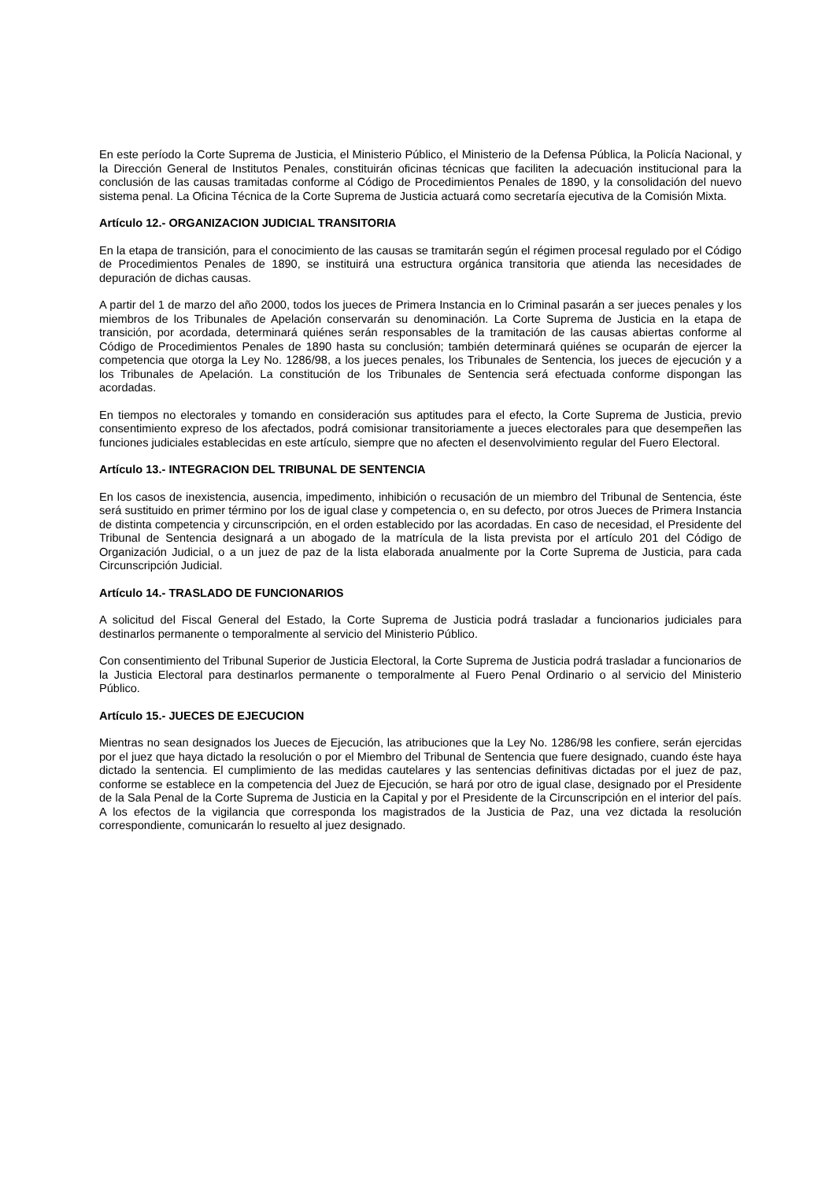En este período la Corte Suprema de Justicia, el Ministerio Público, el Ministerio de la Defensa Pública, la Policía Nacional, y la Dirección General de Institutos Penales, constituirán oficinas técnicas que faciliten la adecuación institucional para la conclusión de las causas tramitadas conforme al Código de Procedimientos Penales de 1890, y la consolidación del nuevo sistema penal. La Oficina Técnica de la Corte Suprema de Justicia actuará como secretaría ejecutiva de la Comisión Mixta.
Artículo 12.- ORGANIZACION JUDICIAL TRANSITORIA
En la etapa de transición, para el conocimiento de las causas se tramitarán según el régimen procesal regulado por el Código de Procedimientos Penales de 1890, se instituirá una estructura orgánica transitoria que atienda las necesidades de depuración de dichas causas.
A partir del 1 de marzo del año 2000, todos los jueces de Primera Instancia en lo Criminal pasarán a ser jueces penales y los miembros de los Tribunales de Apelación conservarán su denominación. La Corte Suprema de Justicia en la etapa de transición, por acordada, determinará quiénes serán responsables de la tramitación de las causas abiertas conforme al Código de Procedimientos Penales de 1890 hasta su conclusión; también determinará quiénes se ocuparán de ejercer la competencia que otorga la Ley No. 1286/98, a los jueces penales, los Tribunales de Sentencia, los jueces de ejecución y a los Tribunales de Apelación. La constitución de los Tribunales de Sentencia será efectuada conforme dispongan las acordadas.
En tiempos no electorales y tomando en consideración sus aptitudes para el efecto, la Corte Suprema de Justicia, previo consentimiento expreso de los afectados, podrá comisionar transitoriamente a jueces electorales para que desempeñen las funciones judiciales establecidas en este artículo, siempre que no afecten el desenvolvimiento regular del Fuero Electoral.
Artículo 13.- INTEGRACION DEL TRIBUNAL DE SENTENCIA
En los casos de inexistencia, ausencia, impedimento, inhibición o recusación de un miembro del Tribunal de Sentencia, éste será sustituido en primer término por los de igual clase y competencia o, en su defecto, por otros Jueces de Primera Instancia de distinta competencia y circunscripción, en el orden establecido por las acordadas. En caso de necesidad, el Presidente del Tribunal de Sentencia designará a un abogado de la matrícula de la lista prevista por el artículo 201 del Código de Organización Judicial, o a un juez de paz de la lista elaborada anualmente por la Corte Suprema de Justicia, para cada Circunscripción Judicial.
Artículo 14.- TRASLADO DE FUNCIONARIOS
A solicitud del Fiscal General del Estado, la Corte Suprema de Justicia podrá trasladar a funcionarios judiciales para destinarlos permanente o temporalmente al servicio del Ministerio Público.
Con consentimiento del Tribunal Superior de Justicia Electoral, la Corte Suprema de Justicia podrá trasladar a funcionarios de la Justicia Electoral para destinarlos permanente o temporalmente al Fuero Penal Ordinario o al servicio del Ministerio Público.
Artículo 15.- JUECES DE EJECUCION
Mientras no sean designados los Jueces de Ejecución, las atribuciones que la Ley No. 1286/98 les confiere, serán ejercidas por el juez que haya dictado la resolución o por el Miembro del Tribunal de Sentencia que fuere designado, cuando éste haya dictado la sentencia. El cumplimiento de las medidas cautelares y las sentencias definitivas dictadas por el juez de paz, conforme se establece en la competencia del Juez de Ejecución, se hará por otro de igual clase, designado por el Presidente de la Sala Penal de la Corte Suprema de Justicia en la Capital y por el Presidente de la Circunscripción en el interior del país. A los efectos de la vigilancia que corresponda los magistrados de la Justicia de Paz, una vez dictada la resolución correspondiente, comunicarán lo resuelto al juez designado.